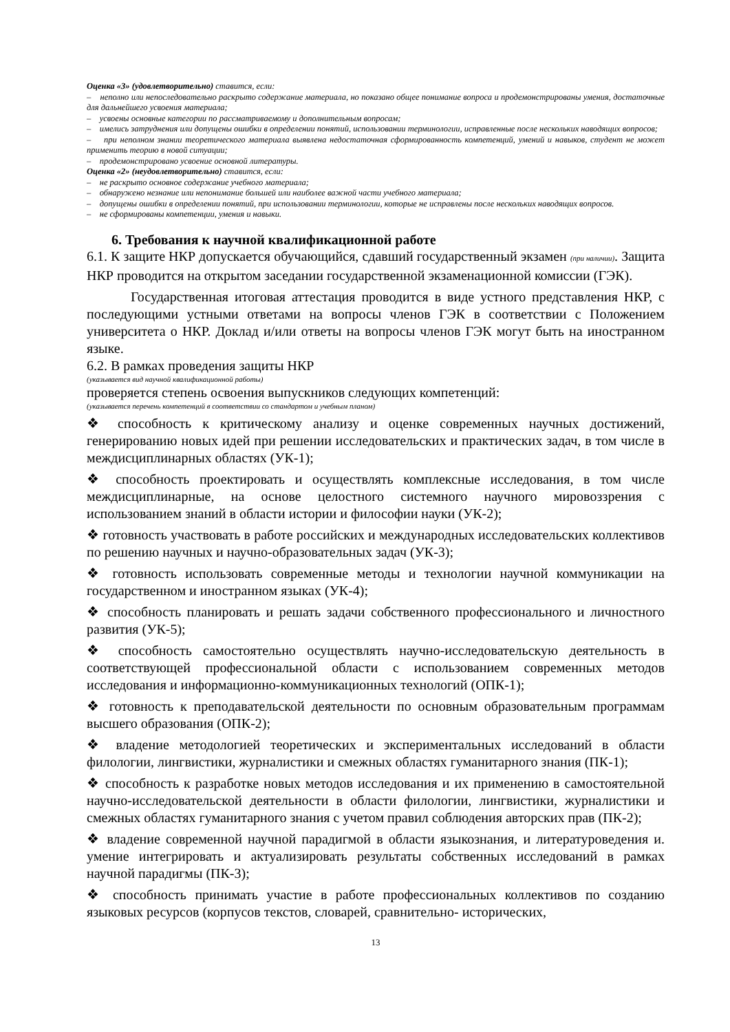Оценка «3» (удовлетворительно) ставится, если:
– неполно или непоследовательно раскрыто содержание материала, но показано общее понимание вопроса и продемонстрированы умения, достаточные для дальнейшего усвоения материала;
– усвоены основные категории по рассматриваемому и дополнительным вопросам;
– имелись затруднения или допущены ошибки в определении понятий, использовании терминологии, исправленные после нескольких наводящих вопросов;
– при неполном знании теоретического материала выявлена недостаточная сформированность компетенций, умений и навыков, студент не может применить теорию в новой ситуации;
– продемонстрировано усвоение основной литературы.
Оценка «2» (неудовлетворительно) ставится, если:
– не раскрыто основное содержание учебного материала;
– обнаружено незнание или непонимание большей или наиболее важной части учебного материала;
– допущены ошибки в определении понятий, при использовании терминологии, которые не исправлены после нескольких наводящих вопросов.
– не сформированы компетенции, умения и навыки.
6. Требования к научной квалификационной работе
6.1. К защите НКР допускается обучающийся, сдавший государственный экзамен (при наличии). Защита НКР проводится на открытом заседании государственной экзаменационной комиссии (ГЭК).
Государственная итоговая аттестация проводится в виде устного представления НКР, с последующими устными ответами на вопросы членов ГЭК в соответствии с Положением университета о НКР. Доклад и/или ответы на вопросы членов ГЭК могут быть на иностранном языке.
6.2. В рамках проведения защиты НКР
(указывается вид научной квалификационной работы)
проверяется степень освоения выпускников следующих компетенций:
(указывается перечень компетенций в соответствии со стандартом и учебным планом)
❖ способность к критическому анализу и оценке современных научных достижений, генерированию новых идей при решении исследовательских и практических задач, в том числе в междисциплинарных областях (УК-1);
❖ способность проектировать и осуществлять комплексные исследования, в том числе междисциплинарные, на основе целостного системного научного мировоззрения с использованием знаний в области истории и философии науки (УК-2);
❖ готовность участвовать в работе российских и международных исследовательских коллективов по решению научных и научно-образовательных задач (УК-3);
❖ готовность использовать современные методы и технологии научной коммуникации на государственном и иностранном языках (УК-4);
❖ способность планировать и решать задачи собственного профессионального и личностного развития (УК-5);
❖ способность самостоятельно осуществлять научно-исследовательскую деятельность в соответствующей профессиональной области с использованием современных методов исследования и информационно-коммуникационных технологий (ОПК-1);
❖ готовность к преподавательской деятельности по основным образовательным программам высшего образования (ОПК-2);
❖ владение методологией теоретических и экспериментальных исследований в области филологии, лингвистики, журналистики и смежных областях гуманитарного знания (ПК-1);
❖ способность к разработке новых методов исследования и их применению в самостоятельной научно-исследовательской деятельности в области филологии, лингвистики, журналистики и смежных областях гуманитарного знания с учетом правил соблюдения авторских прав (ПК-2);
❖ владение современной научной парадигмой в области языкознания, и литературоведения и. умение интегрировать и актуализировать результаты собственных исследований в рамках научной парадигмы (ПК-3);
❖ способность принимать участие в работе профессиональных коллективов по созданию языковых ресурсов (корпусов текстов, словарей, сравнительно- исторических,
13